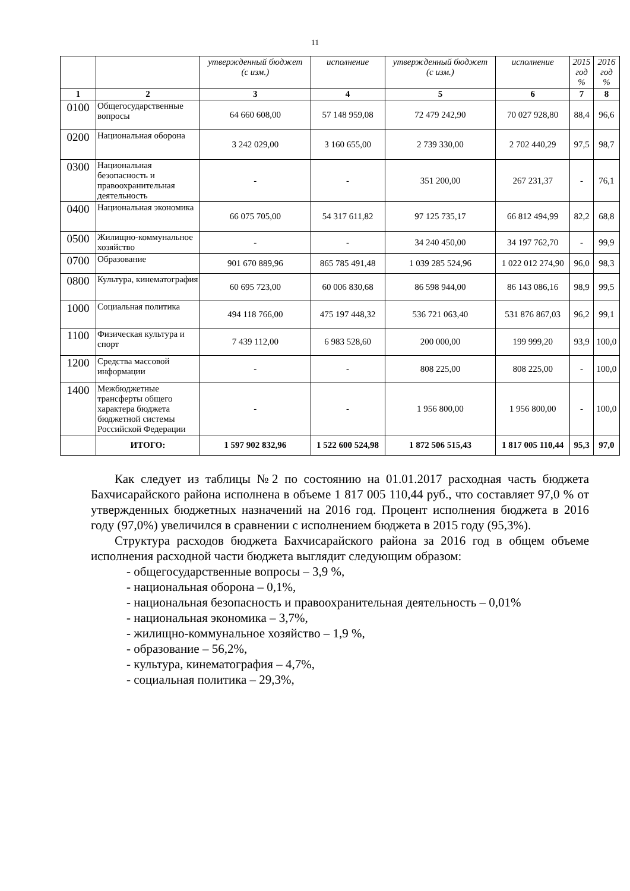11
| | | утвержденный бюджет (с изм.) | исполнение | утвержденный бюджет (с изм.) | исполнение | 2015 год % | 2016 год % |
| 1 | 2 | 3 | 4 | 5 | 6 | 7 | 8 |
| 0100 | Общегосударственные вопросы | 64 660 608,00 | 57 148 959,08 | 72 479 242,90 | 70 027 928,80 | 88,4 | 96,6 |
| 0200 | Национальная оборона | 3 242 029,00 | 3 160 655,00 | 2 739 330,00 | 2 702 440,29 | 97,5 | 98,7 |
| 0300 | Национальная безопасность и правоохранительная деятельность | - | - | 351 200,00 | 267 231,37 | - | 76,1 |
| 0400 | Национальная экономика | 66 075 705,00 | 54 317 611,82 | 97 125 735,17 | 66 812 494,99 | 82,2 | 68,8 |
| 0500 | Жилищно-коммунальное хозяйство | - | - | 34 240 450,00 | 34 197 762,70 | - | 99,9 |
| 0700 | Образование | 901 670 889,96 | 865 785 491,48 | 1 039 285 524,96 | 1 022 012 274,90 | 96,0 | 98,3 |
| 0800 | Культура, кинематография | 60 695 723,00 | 60 006 830,68 | 86 598 944,00 | 86 143 086,16 | 98,9 | 99,5 |
| 1000 | Социальная политика | 494 118 766,00 | 475 197 448,32 | 536 721 063,40 | 531 876 867,03 | 96,2 | 99,1 |
| 1100 | Физическая культура и спорт | 7 439 112,00 | 6 983 528,60 | 200 000,00 | 199 999,20 | 93,9 | 100,0 |
| 1200 | Средства массовой информации | - | - | 808 225,00 | 808 225,00 | - | 100,0 |
| 1400 | Межбюджетные трансферты общего характера бюджета бюджетной системы Российской Федерации | - | - | 1 956 800,00 | 1 956 800,00 | - | 100,0 |
| | ИТОГО: | 1 597 902 832,96 | 1 522 600 524,98 | 1 872 506 515,43 | 1 817 005 110,44 | 95,3 | 97,0 |
Как следует из таблицы №2 по состоянию на 01.01.2017 расходная часть бюджета Бахчисарайского района исполнена в объеме 1 817 005 110,44 руб., что составляет 97,0 % от утвержденных бюджетных назначений на 2016 год. Процент исполнения бюджета в 2016 году (97,0%) увеличился в сравнении с исполнением бюджета в 2015 году (95,3%).
Структура расходов бюджета Бахчисарайского района за 2016 год в общем объеме исполнения расходной части бюджета выглядит следующим образом:
- общегосударственные вопросы – 3,9 %,
- национальная оборона – 0,1%,
- национальная безопасность и правоохранительная деятельность – 0,01%
- национальная экономика – 3,7%,
- жилищно-коммунальное хозяйство – 1,9 %,
- образование – 56,2%,
- культура, кинематография – 4,7%,
- социальная политика – 29,3%,